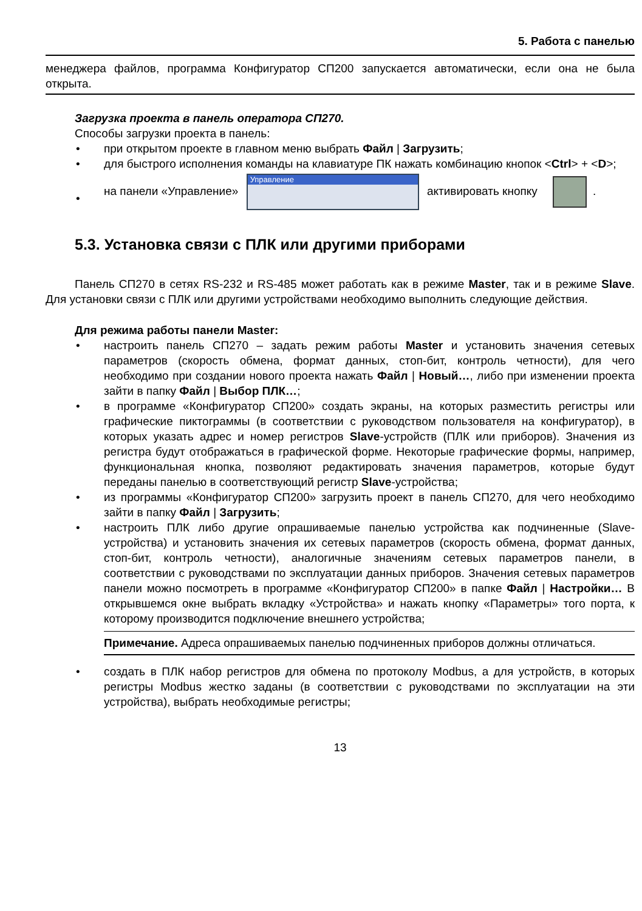5. Работа с панелью
менеджера файлов, программа Конфигуратор СП200 запускается автоматически, если она не была открыта.
Загрузка проекта в панель оператора СП270.
Способы загрузки проекта в панель:
• при открытом проекте в главном меню выбрать Файл | Загрузить;
• для быстрого исполнения команды на клавиатуре ПК нажать комбинацию кнопок <Ctrl> + <D>;
•
на панели «Управление»
Управление
активировать кнопку .
5.3. Установка связи с ПЛК или другими приборами
Панель СП270 в сетях RS-232 и RS-485 может работать как в режиме Master, так и в режиме Slave. Для установки связи с ПЛК или другими устройствами необходимо выполнить следующие действия.
Для режима работы панели Master:
• настроить панель СП270 – задать режим работы Master и установить значения сетевых параметров (скорость обмена, формат данных, стоп-бит, контроль четности), для чего необходимо при создании нового проекта нажать Файл | Новый…, либо при изменении проекта зайти в папку Файл | Выбор ПЛК…;
• в программе «Конфигуратор СП200» создать экраны, на которых разместить регистры или графические пиктограммы (в соответствии с руководством пользователя на конфигуратор), в которых указать адрес и номер регистров Slave-устройств (ПЛК или приборов). Значения из регистра будут отображаться в графической форме. Некоторые графические формы, например, функциональная кнопка, позволяют редактировать значения параметров, которые будут переданы панелью в соответствующий регистр Slave-устройства;
• из программы «Конфигуратор СП200» загрузить проект в панель СП270, для чего необходимо зайти в папку Файл | Загрузить;
• настроить ПЛК либо другие опрашиваемые панелью устройства как подчиненные (Slave-устройства) и установить значения их сетевых параметров (скорость обмена, формат данных, стоп-бит, контроль четности), аналогичные значениям сетевых параметров панели, в соответствии с руководствами по эксплуатации данных приборов. Значения сетевых параметров панели можно посмотреть в программе «Конфигуратор СП200» в папке Файл | Настройки… В открывшемся окне выбрать вкладку «Устройства» и нажать кнопку «Параметры» того порта, к которому производится подключение внешнего устройства;
Примечание. Адреса опрашиваемых панелью подчиненных приборов должны отличаться.
• создать в ПЛК набор регистров для обмена по протоколу Modbus, а для устройств, в которых регистры Modbus жестко заданы (в соответствии с руководствами по эксплуатации на эти устройства), выбрать необходимые регистры;
13